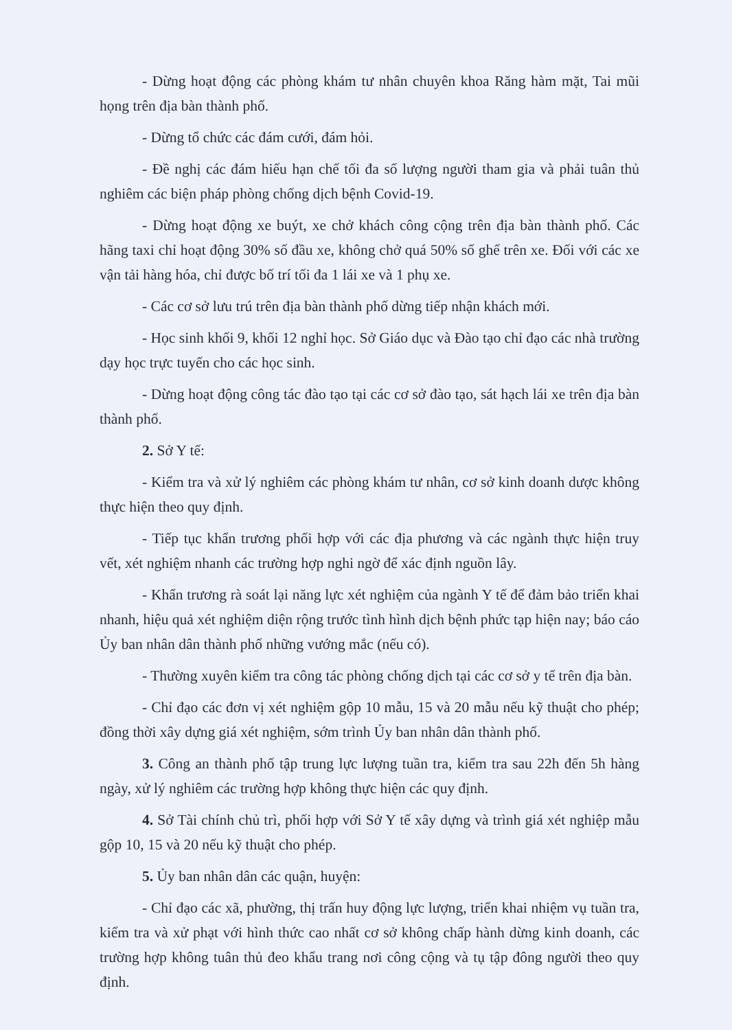- Dừng hoạt động các phòng khám tư nhân chuyên khoa Răng hàm mặt, Tai mũi họng trên địa bàn thành phố.
- Dừng tổ chức các đám cưới, đám hỏi.
- Đề nghị các đám hiếu hạn chế tối đa số lượng người tham gia và phải tuân thủ nghiêm các biện pháp phòng chống dịch bệnh Covid-19.
- Dừng hoạt động xe buýt, xe chở khách công cộng trên địa bàn thành phố. Các hãng taxi chỉ hoạt động 30% số đầu xe, không chở quá 50% số ghế trên xe. Đối với các xe vận tải hàng hóa, chỉ được bố trí tối đa 1 lái xe và 1 phụ xe.
- Các cơ sở lưu trú trên địa bàn thành phố dừng tiếp nhận khách mới.
- Học sinh khối 9, khối 12 nghỉ học. Sở Giáo dục và Đào tạo chỉ đạo các nhà trường dạy học trực tuyến cho các học sinh.
- Dừng hoạt động công tác đào tạo tại các cơ sở đào tạo, sát hạch lái xe trên địa bàn thành phố.
2. Sở Y tế:
- Kiểm tra và xử lý nghiêm các phòng khám tư nhân, cơ sở kinh doanh dược không thực hiện theo quy định.
- Tiếp tục khẩn trương phối hợp với các địa phương và các ngành thực hiện truy vết, xét nghiệm nhanh các trường hợp nghi ngờ để xác định nguồn lây.
- Khẩn trương rà soát lại năng lực xét nghiệm của ngành Y tế để đảm bảo triển khai nhanh, hiệu quả xét nghiệm diện rộng trước tình hình dịch bệnh phức tạp hiện nay; báo cáo Ủy ban nhân dân thành phố những vướng mắc (nếu có).
- Thường xuyên kiểm tra công tác phòng chống dịch tại các cơ sở y tế trên địa bàn.
- Chỉ đạo các đơn vị xét nghiệm gộp 10 mẫu, 15 và 20 mẫu nếu kỹ thuật cho phép; đồng thời xây dựng giá xét nghiệm, sớm trình Ủy ban nhân dân thành phố.
3. Công an thành phố tập trung lực lượng tuần tra, kiểm tra sau 22h đến 5h hàng ngày, xử lý nghiêm các trường hợp không thực hiện các quy định.
4. Sở Tài chính chủ trì, phối hợp với Sở Y tế xây dựng và trình giá xét nghiệp mẫu gộp 10, 15 và 20 nếu kỹ thuật cho phép.
5. Ủy ban nhân dân các quận, huyện:
- Chỉ đạo các xã, phường, thị trấn huy động lực lượng, triển khai nhiệm vụ tuần tra, kiểm tra và xử phạt với hình thức cao nhất cơ sở không chấp hành dừng kinh doanh, các trường hợp không tuân thủ đeo khẩu trang nơi công cộng và tụ tập đông người theo quy định.